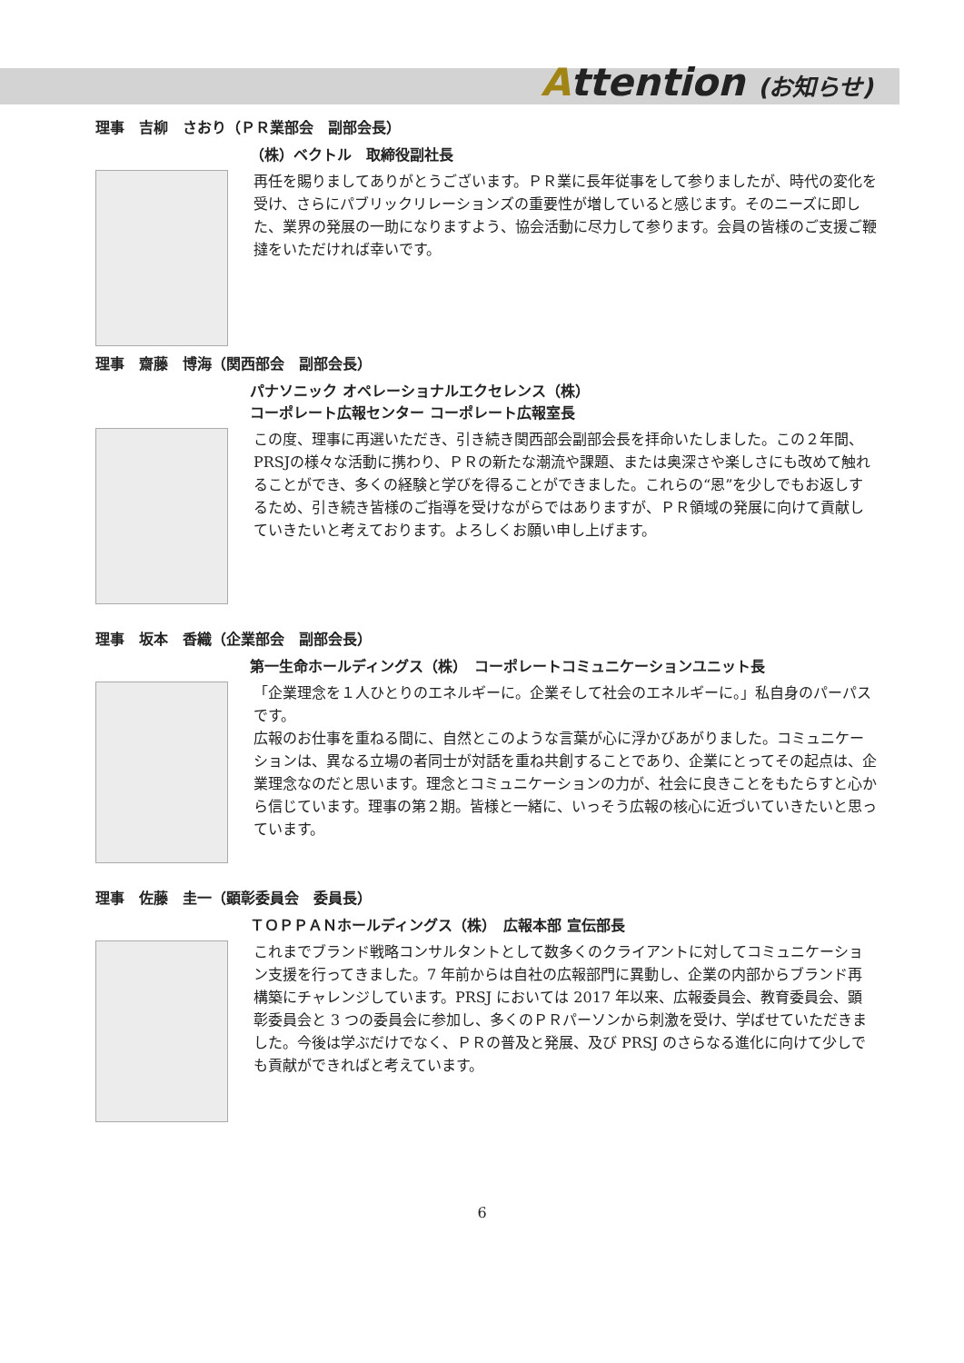Attention (お知らせ)
理事　吉柳　さおり（ＰＲ業部会　副部会長）
（株）ベクトル　取締役副社長
再任を賜りましてありがとうございます。ＰＲ業に長年従事をして参りましたが、時代の変化を受け、さらにパブリックリレーションズの重要性が増していると感じます。そのニーズに即した、業界の発展の一助になりますよう、協会活動に尽力して参ります。会員の皆様のご支援ご鞭撻をいただければ幸いです。
理事　齋藤　博海（関西部会　副部会長）
パナソニック オペレーショナルエクセレンス（株）
コーポレート広報センター コーポレート広報室長
この度、理事に再選いただき、引き続き関西部会副部会長を拝命いたしました。この２年間、PRSJの様々な活動に携わり、ＰＲの新たな潮流や課題、または奥深さや楽しさにも改めて触れることができ、多くの経験と学びを得ることができました。これらの“恩”を少しでもお返しするため、引き続き皆様のご指導を受けながらではありますが、ＰＲ領域の発展に向けて貢献していきたいと考えております。よろしくお願い申し上げます。
理事　坂本　香織（企業部会　副部会長）
第一生命ホールディングス（株）　コーポレートコミュニケーションユニット長
「企業理念を１人ひとりのエネルギーに。企業そして社会のエネルギーに。」私自身のパーパスです。
広報のお仕事を重ねる間に、自然とこのような言葉が心に浮かびあがりました。コミュニケーションは、異なる立場の者同士が対話を重ね共創することであり、企業にとってその起点は、企業理念なのだと思います。理念とコミュニケーションの力が、社会に良きことをもたらすと心から信じています。理事の第２期。皆様と一緒に、いっそう広報の核心に近づいていきたいと思っています。
理事　佐藤　圭一（顕彰委員会　委員長）
ＴＯＰＰＡＮホールディングス（株）　広報本部 宣伝部長
これまでブランド戦略コンサルタントとして数多くのクライアントに対してコミュニケーション支援を行ってきました。7 年前からは自社の広報部門に異動し、企業の内部からブランド再構築にチャレンジしています。PRSJ においては 2017 年以来、広報委員会、教育委員会、顕彰委員会と 3 つの委員会に参加し、多くのＰＲパーソンから刺激を受け、学ばせていただきました。今後は学ぶだけでなく、ＰＲの普及と発展、及び PRSJ のさらなる進化に向けて少しでも貢献ができればと考えています。
6